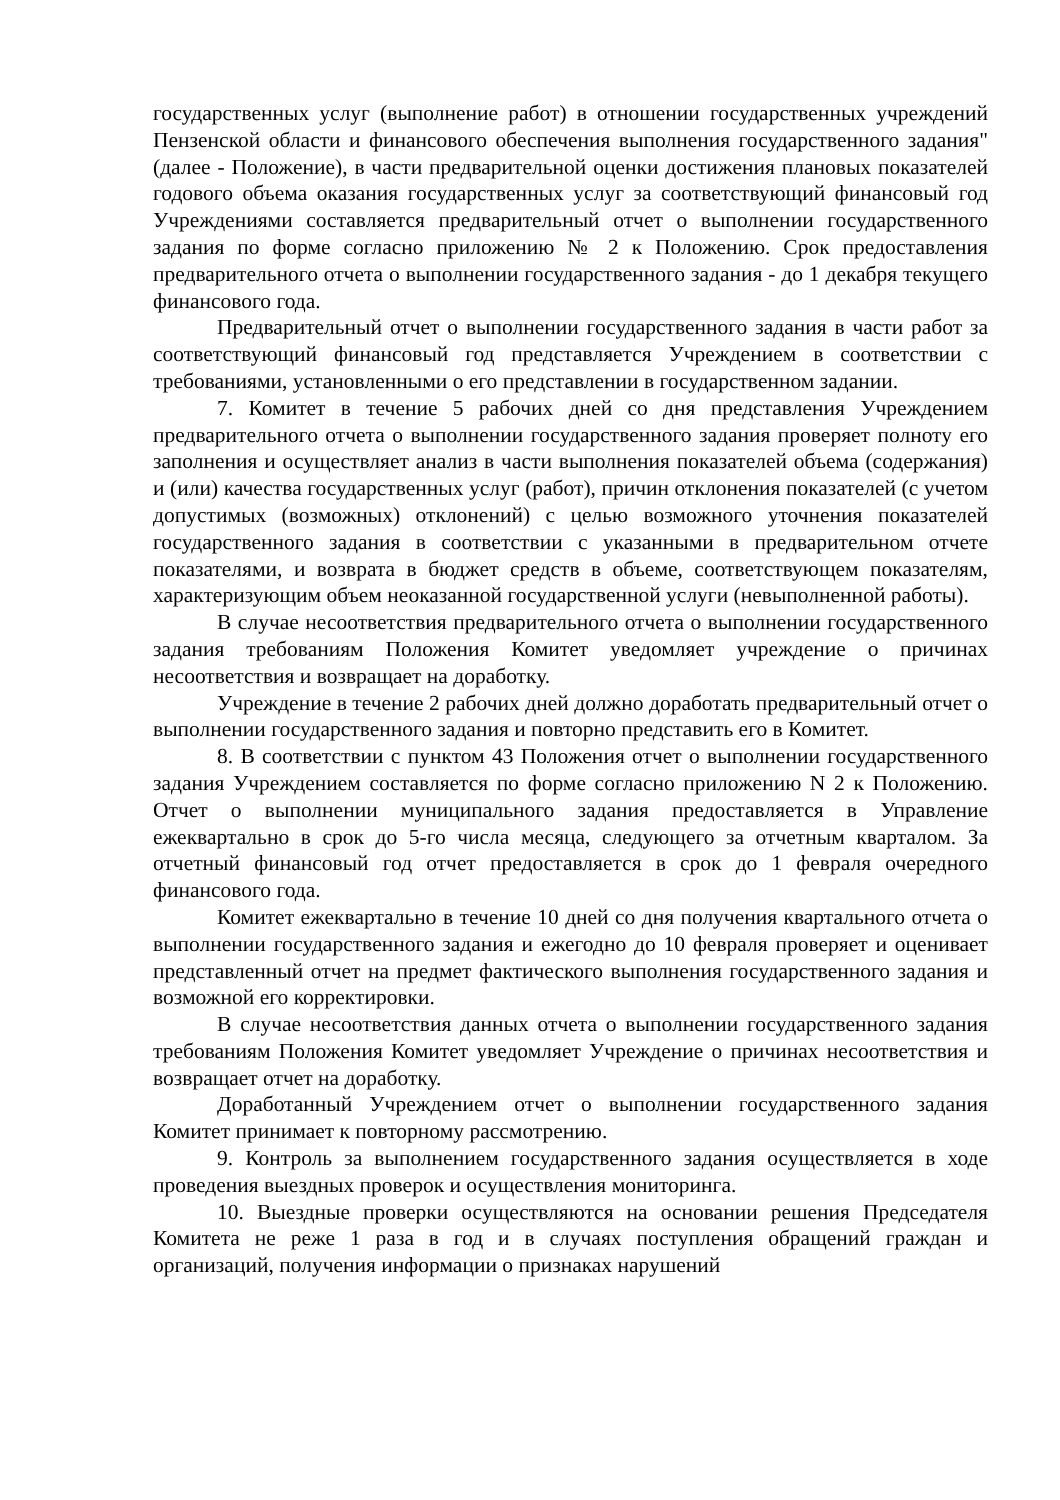государственных услуг (выполнение работ) в отношении государственных учреждений Пензенской области и финансового обеспечения выполнения государственного задания" (далее - Положение), в части предварительной оценки достижения плановых показателей годового объема оказания государственных услуг за соответствующий финансовый год Учреждениями составляется предварительный отчет о выполнении государственного задания по форме согласно приложению № 2 к Положению. Срок предоставления предварительного отчета о выполнении государственного задания - до 1 декабря текущего финансового года.
Предварительный отчет о выполнении государственного задания в части работ за соответствующий финансовый год представляется Учреждением в соответствии с требованиями, установленными о его представлении в государственном задании.
7. Комитет в течение 5 рабочих дней со дня представления Учреждением предварительного отчета о выполнении государственного задания проверяет полноту его заполнения и осуществляет анализ в части выполнения показателей объема (содержания) и (или) качества государственных услуг (работ), причин отклонения показателей (с учетом допустимых (возможных) отклонений) с целью возможного уточнения показателей государственного задания в соответствии с указанными в предварительном отчете показателями, и возврата в бюджет средств в объеме, соответствующем показателям, характеризующим объем неоказанной государственной услуги (невыполненной работы).
В случае несоответствия предварительного отчета о выполнении государственного задания требованиям Положения Комитет уведомляет учреждение о причинах несоответствия и возвращает на доработку.
Учреждение в течение 2 рабочих дней должно доработать предварительный отчет о выполнении государственного задания и повторно представить его в Комитет.
8. В соответствии с пунктом 43 Положения отчет о выполнении государственного задания Учреждением составляется по форме согласно приложению N 2 к Положению. Отчет о выполнении муниципального задания предоставляется в Управление ежеквартально в срок до 5-го числа месяца, следующего за отчетным кварталом. За отчетный финансовый год отчет предоставляется в срок до 1 февраля очередного финансового года.
Комитет ежеквартально в течение 10 дней со дня получения квартального отчета о выполнении государственного задания и ежегодно до 10 февраля проверяет и оценивает представленный отчет на предмет фактического выполнения государственного задания и возможной его корректировки.
В случае несоответствия данных отчета о выполнении государственного задания требованиям Положения Комитет уведомляет Учреждение о причинах несоответствия и возвращает отчет на доработку.
Доработанный Учреждением отчет о выполнении государственного задания Комитет принимает к повторному рассмотрению.
9. Контроль за выполнением государственного задания осуществляется в ходе проведения выездных проверок и осуществления мониторинга.
10. Выездные проверки осуществляются на основании решения Председателя Комитета не реже 1 раза в год и в случаях поступления обращений граждан и организаций, получения информации о признаках нарушений